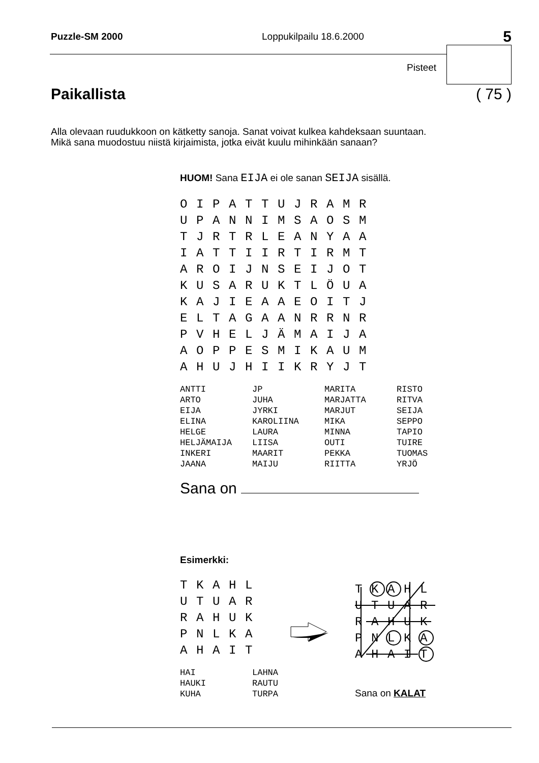Puzzle-SM 2000 Loppukilpailu 18.6.2000 5
Pisteet
Paikallista ( 75 )
Alla olevaan ruudukkoon on kätketty sanoja. Sanat voivat kulkea kahdeksaan suuntaan.
Mikä sana muodostuu niistä kirjaimista, jotka eivät kuulu mihinkään sanaan?
HUOM! Sana EIJA ei ole sanan SEIJA sisällä.
| O | I | P | A | T | T | U | J | R | A | M | R |
| U | P | A | N | N | I | M | S | A | O | S | M |
| T | J | R | T | R | L | E | A | N | Y | A | A |
| I | A | T | T | I | I | R | T | I | R | M | T |
| A | R | O | I | J | N | S | E | I | J | O | T |
| K | U | S | A | R | U | K | T | L | Ö | U | A |
| K | A | J | I | E | A | A | E | O | I | T | J |
| E | L | T | A | G | A | A | N | R | R | N | R |
| P | V | H | E | L | J | Ä | M | A | I | J | A |
| A | O | P | P | E | S | M | I | K | A | U | M |
| A | H | U | J | H | I | I | K | R | Y | J | T |
| ANTTI | JP | MARITA | RISTO |
| ARTO | JUHA | MARJATTA | RITVA |
| EIJA | JYRKI | MARJUT | SEIJA |
| ELINA | KAROLIINA | MIKA | SEPPO |
| HELGE | LAURA | MINNA | TAPIO |
| HELJÄMAIJA | LIISA | OUTI | TUIRE |
| INKERI | MAARIT | PEKKA | TUOMAS |
| JAANA | MAIJU | RIITTA | YRJÖ |
Sana on
Esimerkki:
| T | K | A | H | L |
| U | T | U | A | R |
| R | A | H | U | K |
| P | N | L | K | A |
| A | H | A | I | T |
| HAI | LAHNA |
| HAUKI | RAUTU |
| KUHA | TURPA |
| T | K | A | H | L |
| U | T | U | A | R |
| R | A | H | U | K |
| P | N | L | K | A |
| A | H | A | I | T |
Sana on KALAT